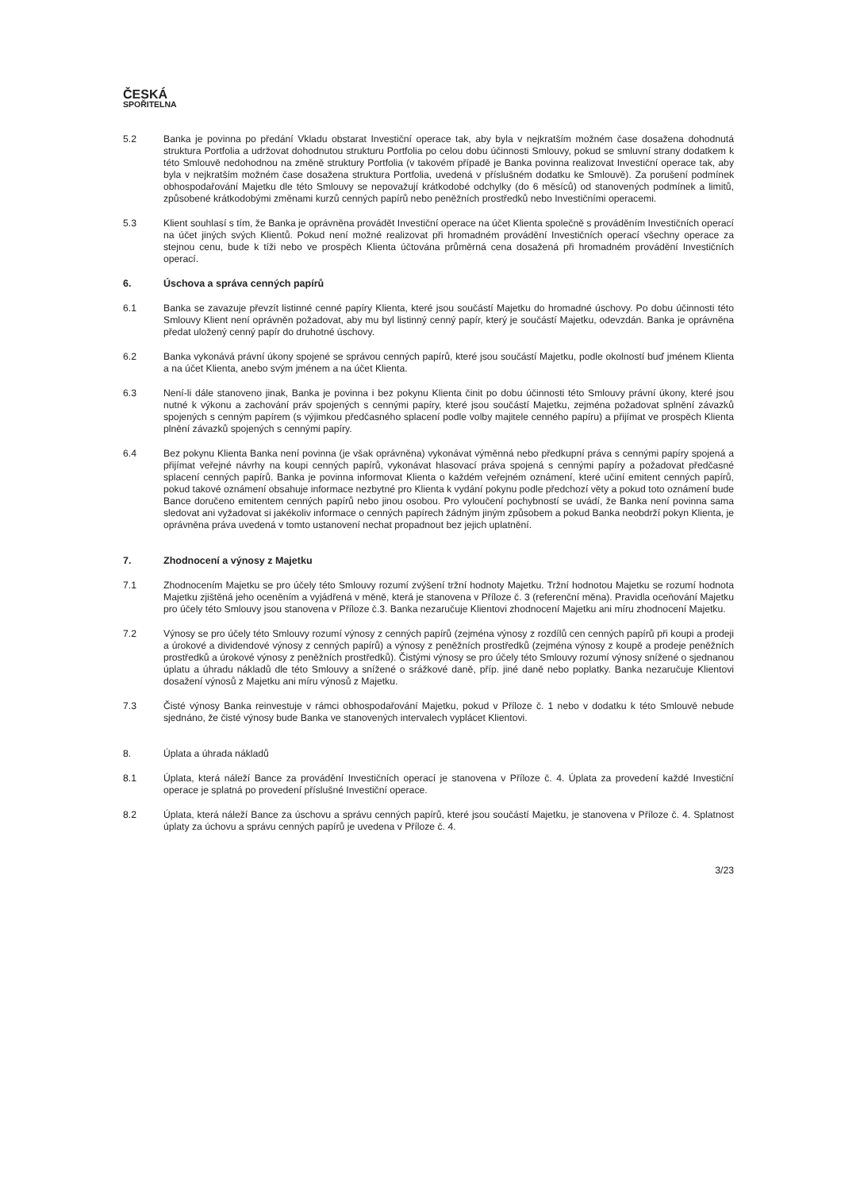ČESKÁ
SPOŘITELNA
5.2 Banka je povinna po předání Vkladu obstarat Investiční operace tak, aby byla v nejkratším možném čase dosažena dohodnutá struktura Portfolia a udržovat dohodnutou strukturu Portfolia po celou dobu účinnosti Smlouvy, pokud se smluvní strany dodatkem k této Smlouvě nedohodnou na změně struktury Portfolia (v takovém případě je Banka povinna realizovat Investiční operace tak, aby byla v nejkratším možném čase dosažena struktura Portfolia, uvedená v příslušném dodatku ke Smlouvě). Za porušení podmínek obhospodařování Majetku dle této Smlouvy se nepovažují krátkodobé odchylky (do 6 měsíců) od stanovených podmínek a limitů, způsobené krátkodobými změnami kurzů cenných papírů nebo peněžních prostředků nebo Investičními operacemi.
5.3 Klient souhlasí s tím, že Banka je oprávněna provádět Investiční operace na účet Klienta společně s prováděním Investičních operací na účet jiných svých Klientů. Pokud není možné realizovat při hromadném provádění Investičních operací všechny operace za stejnou cenu, bude k tíži nebo ve prospěch Klienta účtována průměrná cena dosažená při hromadném provádění Investičních operací.
6. Úschova a správa cenných papírů
6.1 Banka se zavazuje převzít listinné cenné papíry Klienta, které jsou součástí Majetku do hromadné úschovy. Po dobu účinnosti této Smlouvy Klient není oprávněn požadovat, aby mu byl listinný cenný papír, který je součástí Majetku, odevzdán. Banka je oprávněna předat uložený cenný papír do druhotné úschovy.
6.2 Banka vykonává právní úkony spojené se správou cenných papírů, které jsou součástí Majetku, podle okolností buď jménem Klienta a na účet Klienta, anebo svým jménem a na účet Klienta.
6.3 Není-li dále stanoveno jinak, Banka je povinna i bez pokynu Klienta činit po dobu účinnosti této Smlouvy právní úkony, které jsou nutné k výkonu a zachování práv spojených s cennými papíry, které jsou součástí Majetku, zejména požadovat splnění závazků spojených s cenným papírem (s výjimkou předčasného splacení podle volby majitele cenného papíru) a přijímat ve prospěch Klienta plnění závazků spojených s cennými papíry.
6.4 Bez pokynu Klienta Banka není povinna (je však oprávněna) vykonávat výměnná nebo předkupní práva s cennými papíry spojená a přijímat veřejné návrhy na koupi cenných papírů, vykonávat hlasovací práva spojená s cennými papíry a požadovat předčasné splacení cenných papírů. Banka je povinna informovat Klienta o každém veřejném oznámení, které učiní emitent cenných papírů, pokud takové oznámení obsahuje informace nezbytné pro Klienta k vydání pokynu podle předchozí věty a pokud toto oznámení bude Bance doručeno emitentem cenných papírů nebo jinou osobou. Pro vyloučení pochybností se uvádí, že Banka není povinna sama sledovat ani vyžadovat si jakékoliv informace o cenných papírech žádným jiným způsobem a pokud Banka neobdrží pokyn Klienta, je oprávněna práva uvedená v tomto ustanovení nechat propadnout bez jejich uplatnění.
7. Zhodnocení a výnosy z Majetku
7.1 Zhodnocením Majetku se pro účely této Smlouvy rozumí zvýšení tržní hodnoty Majetku. Tržní hodnotou Majetku se rozumí hodnota Majetku zjištěná jeho oceněním a vyjádřená v měně, která je stanovena v Příloze č. 3 (referenční měna). Pravidla oceňování Majetku pro účely této Smlouvy jsou stanovena v Příloze č.3. Banka nezaručuje Klientovi zhodnocení Majetku ani míru zhodnocení Majetku.
7.2 Výnosy se pro účely této Smlouvy rozumí výnosy z cenných papírů (zejména výnosy z rozdílů cen cenných papírů při koupi a prodeji a úrokové a dividendové výnosy z cenných papírů) a výnosy z peněžních prostředků (zejména výnosy z koupě a prodeje peněžních prostředků a úrokové výnosy z peněžních prostředků). Čistými výnosy se pro účely této Smlouvy rozumí výnosy snížené o sjednanou úplatu a úhradu nákladů dle této Smlouvy a snížené o srážkové daně, příp. jiné daně nebo poplatky. Banka nezaručuje Klientovi dosažení výnosů z Majetku ani míru výnosů z Majetku.
7.3 Čisté výnosy Banka reinvestuje v rámci obhospodařování Majetku, pokud v Příloze č. 1 nebo v dodatku k této Smlouvě nebude sjednáno, že čisté výnosy bude Banka ve stanovených intervalech vyplácet Klientovi.
8. Úplata a úhrada nákladů
8.1 Úplata, která náleží Bance za provádění Investičních operací je stanovena v Příloze č. 4. Úplata za provedení každé Investiční operace je splatná po provedení příslušné Investiční operace.
8.2 Úplata, která náleží Bance za úschovu a správu cenných papírů, které jsou součástí Majetku, je stanovena v Příloze č. 4. Splatnost úplaty za úchovu a správu cenných papírů je uvedena v Příloze č. 4.
3/23